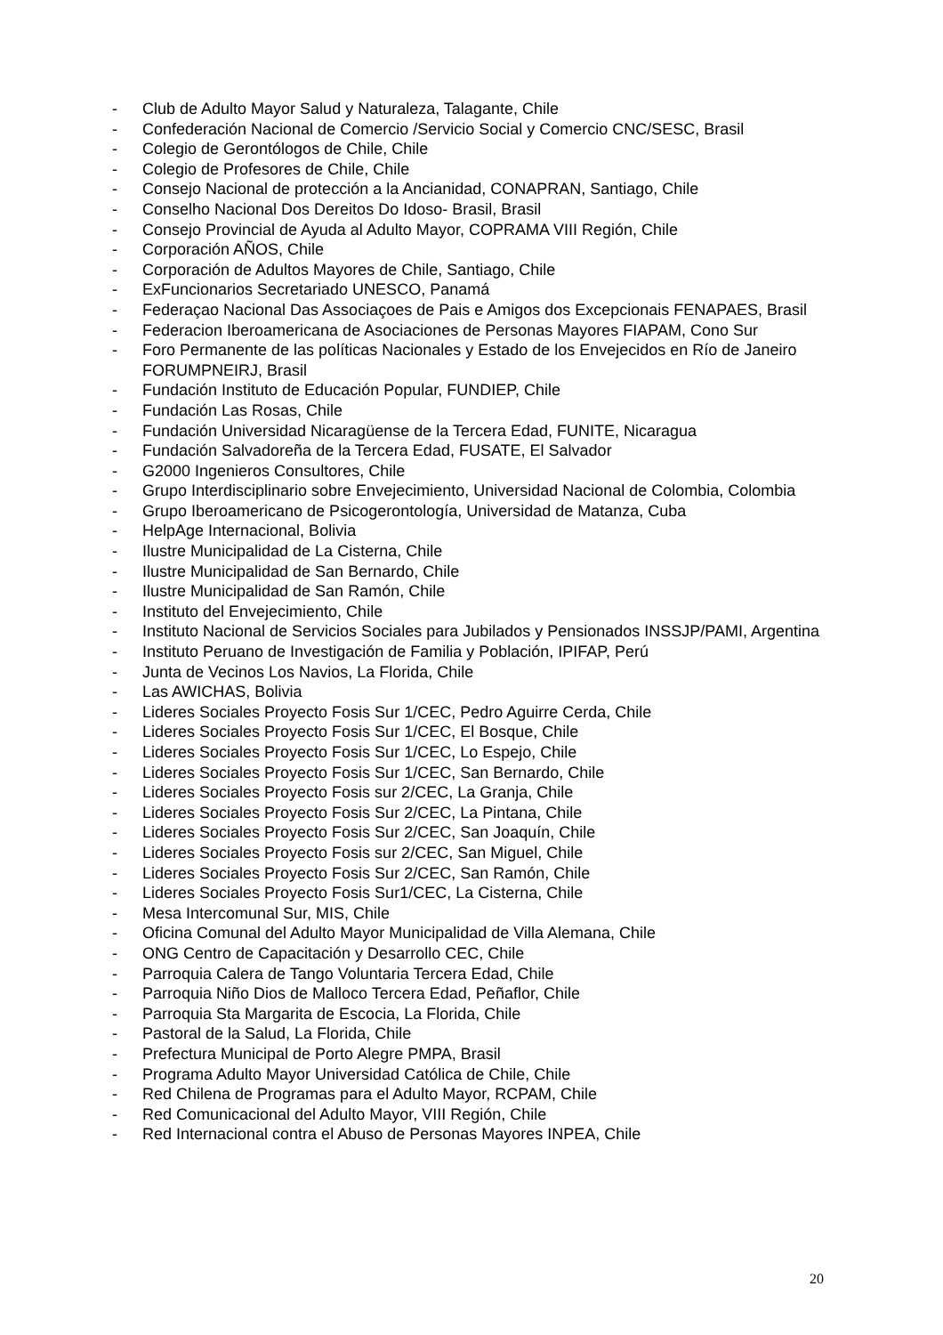- Club de Adulto Mayor Salud y Naturaleza, Talagante, Chile
- Confederación Nacional de Comercio /Servicio Social y Comercio CNC/SESC, Brasil
- Colegio de Gerontólogos de Chile, Chile
- Colegio de Profesores de Chile, Chile
- Consejo Nacional de protección a la Ancianidad, CONAPRAN, Santiago, Chile
- Conselho Nacional Dos Dereitos Do Idoso- Brasil, Brasil
- Consejo Provincial de Ayuda al Adulto Mayor, COPRAMA VIII Región, Chile
- Corporación AÑOS, Chile
- Corporación de Adultos Mayores de Chile, Santiago, Chile
- ExFuncionarios Secretariado UNESCO, Panamá
- Federaçao Nacional Das Associaçoes de Pais e Amigos dos Excepcionais FENAPAES, Brasil
- Federacion Iberoamericana de Asociaciones de Personas Mayores FIAPAM, Cono Sur
- Foro Permanente de las políticas Nacionales y Estado de los Envejecidos en Río de Janeiro FORUMPNEIRJ, Brasil
- Fundación Instituto de Educación Popular, FUNDIEP, Chile
- Fundación Las Rosas, Chile
- Fundación Universidad Nicaragüense de la Tercera Edad, FUNITE, Nicaragua
- Fundación Salvadoreña de la Tercera Edad, FUSATE, El Salvador
- G2000 Ingenieros Consultores, Chile
- Grupo Interdisciplinario sobre Envejecimiento, Universidad Nacional de Colombia, Colombia
- Grupo Iberoamericano de Psicogerontología, Universidad de Matanza, Cuba
- HelpAge Internacional, Bolivia
- Ilustre Municipalidad de La Cisterna, Chile
- Ilustre Municipalidad de San Bernardo, Chile
- Ilustre Municipalidad de San Ramón, Chile
- Instituto del Envejecimiento, Chile
- Instituto Nacional de Servicios Sociales para Jubilados y Pensionados INSSJP/PAMI, Argentina
- Instituto Peruano de Investigación de Familia y Población, IPIFAP, Perú
- Junta de Vecinos Los Navios, La Florida, Chile
- Las AWICHAS, Bolivia
- Lideres Sociales Proyecto Fosis Sur 1/CEC, Pedro Aguirre Cerda, Chile
- Lideres Sociales Proyecto Fosis Sur 1/CEC, El Bosque, Chile
- Lideres Sociales Proyecto Fosis Sur 1/CEC, Lo Espejo, Chile
- Lideres Sociales Proyecto Fosis Sur 1/CEC, San Bernardo, Chile
- Lideres Sociales Proyecto Fosis sur 2/CEC, La Granja, Chile
- Lideres Sociales Proyecto Fosis Sur 2/CEC, La Pintana, Chile
- Lideres Sociales Proyecto Fosis Sur 2/CEC, San Joaquín, Chile
- Lideres Sociales Proyecto Fosis sur 2/CEC, San Miguel, Chile
- Lideres Sociales Proyecto Fosis Sur 2/CEC, San Ramón, Chile
- Lideres Sociales Proyecto Fosis Sur1/CEC, La Cisterna, Chile
- Mesa Intercomunal Sur, MIS, Chile
- Oficina Comunal del Adulto Mayor Municipalidad de Villa Alemana, Chile
- ONG Centro de Capacitación y Desarrollo CEC, Chile
- Parroquia Calera de Tango Voluntaria Tercera Edad, Chile
- Parroquia Niño Dios de Malloco Tercera Edad, Peñaflor, Chile
- Parroquia Sta Margarita de Escocia, La Florida, Chile
- Pastoral de la Salud, La Florida, Chile
- Prefectura Municipal de Porto Alegre PMPA, Brasil
- Programa Adulto Mayor Universidad Católica de Chile, Chile
- Red Chilena de Programas para el Adulto Mayor, RCPAM, Chile
- Red Comunicacional del Adulto Mayor, VIII Región, Chile
- Red Internacional contra el Abuso de Personas Mayores INPEA, Chile
20